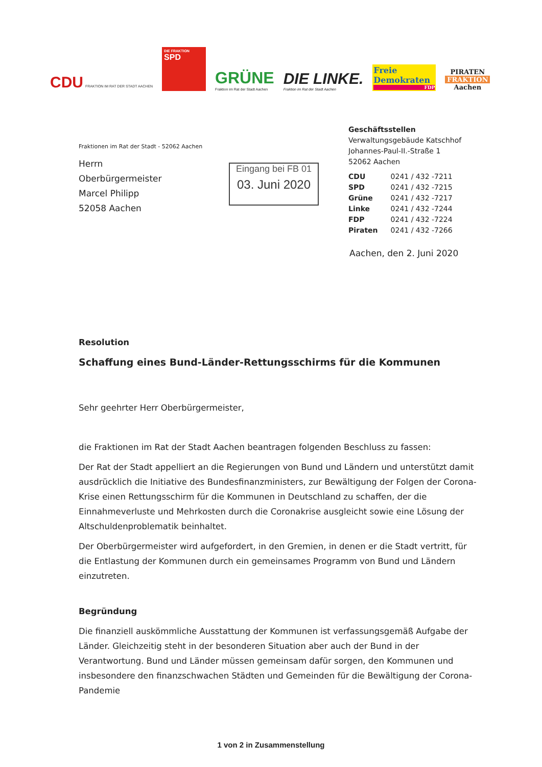CDU FRAKTION IM RAT DER STADT AACHEN
DIE FRAKTION
SPD
GRÜNE
Fraktion im Rat der Stadt Aachen
DIE LINKE.
Fraktion im Rat der Stadt Aachen
Freie Demokraten
FDP
PIRATEN
FRAKTION
Aachen
Geschäftsstellen
Verwaltungsgebäude Katschhof
Johannes-Paul-II.-Straße 1
52062 Aachen
| CDU | 0241 / 432 -7211 |
| SPD | 0241 / 432 -7215 |
| Grüne | 0241 / 432 -7217 |
| Linke | 0241 / 432 -7244 |
| FDP | 0241 / 432 -7224 |
| Piraten | 0241 / 432 -7266 |
Fraktionen im Rat der Stadt - 52062 Aachen
Herrn
Oberbürgermeister
Marcel Philipp
52058 Aachen
Eingang bei FB 01
03. Juni 2020
Aachen, den 2. Juni 2020
Resolution
Schaffung eines Bund-Länder-Rettungsschirms für die Kommunen
Sehr geehrter Herr Oberbürgermeister,
die Fraktionen im Rat der Stadt Aachen beantragen folgenden Beschluss zu fassen:
Der Rat der Stadt appelliert an die Regierungen von Bund und Ländern und unterstützt damit ausdrücklich die Initiative des Bundesfinanzministers, zur Bewältigung der Folgen der Corona-Krise einen Rettungsschirm für die Kommunen in Deutschland zu schaffen, der die Einnahmeverluste und Mehrkosten durch die Coronakrise ausgleicht sowie eine Lösung der Altschuldenproblematik beinhaltet.
Der Oberbürgermeister wird aufgefordert, in den Gremien, in denen er die Stadt vertritt, für die Entlastung der Kommunen durch ein gemeinsames Programm von Bund und Ländern einzutreten.
Begründung
Die finanziell auskömmliche Ausstattung der Kommunen ist verfassungsgemäß Aufgabe der Länder. Gleichzeitig steht in der besonderen Situation aber auch der Bund in der Verantwortung. Bund und Länder müssen gemeinsam dafür sorgen, den Kommunen und insbesondere den finanzschwachen Städten und Gemeinden für die Bewältigung der Corona-Pandemie
1 von 2 in Zusammenstellung